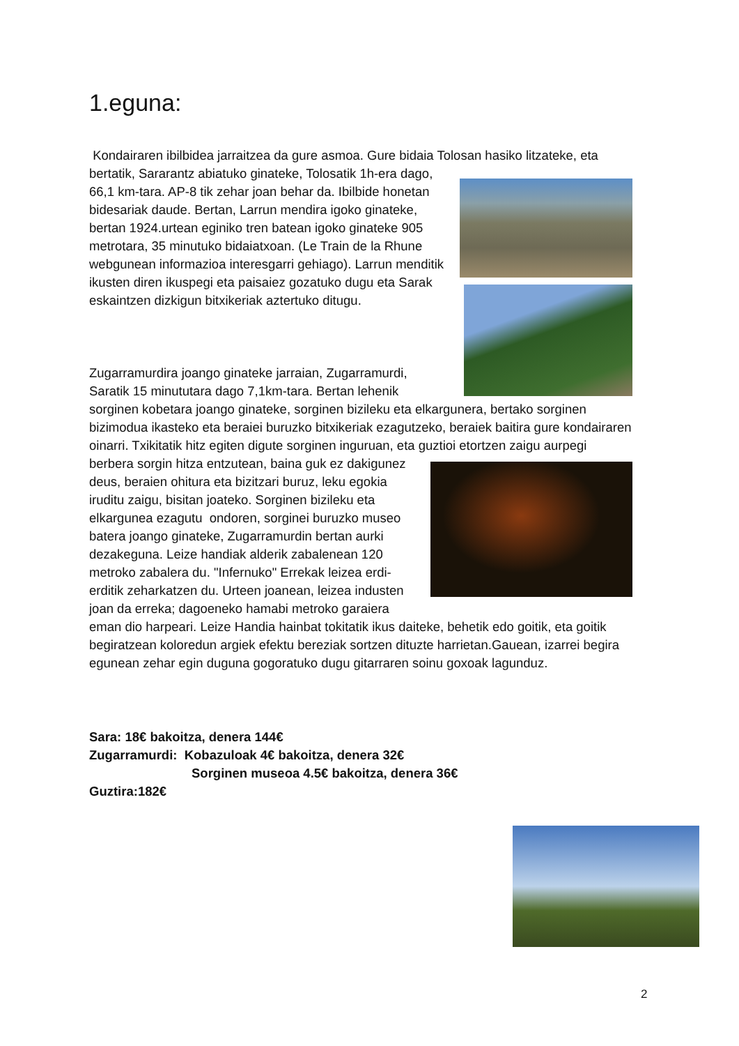1.eguna:
Kondairaren ibilbidea jarraitzea da gure asmoa. Gure bidaia Tolosan hasiko litzateke, eta bertatik, Sararantz abiatuko ginateke, Tolosatik 1h-era dago, 66,1 km-tara. AP-8 tik zehar joan behar da. Ibilbide honetan bidesariak daude. Bertan, Larrun mendira igoko ginateke, bertan 1924.urtean eginiko tren batean igoko ginateke 905 metrotara, 35 minutuko bidaiatxoan. (Le Train de la Rhune webgunean informazioa interesgarri gehiago). Larrun menditik ikusten diren ikuspegi eta paisaiez gozatuko dugu eta Sarak eskaintzen dizkigun bitxikeriak aztertuko ditugu.
Zugarramurdira joango ginateke jarraian, Zugarramurdi, Saratik 15 minututara dago 7,1km-tara. Bertan lehenik sorginen kobetara joango ginateke, sorginen bizileku eta elkargunera, bertako sorginen bizimodua ikasteko eta beraiei buruzko bitxikeriak ezagutzeko, beraiek baitira gure kondairaren oinarri. Txikitatik hitz egiten digute sorginen inguruan, eta guztioi etortzen zaigu aurpegi berbera sorgin hitza entzutean, baina guk ez dakigunez deus, beraien ohitura eta bizitzari buruz, leku egokia iruditu zaigu, bisitan joateko. Sorginen bizileku eta elkargunea ezagutu ondoren, sorginei buruzko museo batera joango ginateke, Zugarramurdin bertan aurki dezakeguna. Leize handiak alderik zabalenean 120 metroko zabalera du. "Infernuko" Errekak leizea erdi-erditik zeharkatzen du. Urteen joanean, leizea industen joan da erreka; dagoeneko hamabi metroko garaiera eman dio harpeari. Leize Handia hainbat tokitatik ikus daiteke, behetik edo goitik, eta goitik begiratzean koloredun argiek efektu bereziak sortzen dituzte harrietan.Gauean, izarrei begira egunean zehar egin duguna gogoratuko dugu gitarraren soinu goxoak lagunduz.
Sara: 18€ bakoitza, denera 144€
Zugarramurdi: Kobazuloak 4€ bakoitza, denera 32€
Sorginen museoa 4.5€ bakoitza, denera 36€
Guztira:182€
2